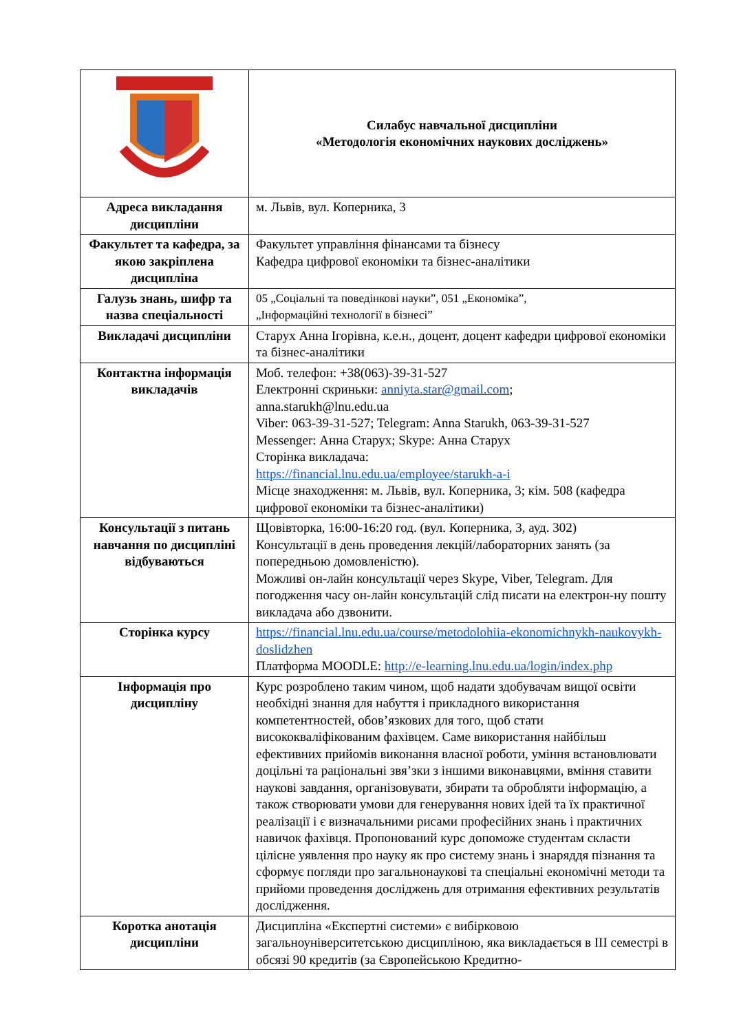| | Силабус навчальної дисципліни «Методологія економічних наукових досліджень» |
| Адреса викладання дисципліни | м. Львів, вул. Коперника, 3 |
| Факультет та кафедра, за якою закріплена дисципліна | Факультет управління фінансами та бізнесу Кафедра цифрової економіки та бізнес-аналітики |
| Галузь знань, шифр та назва спеціальності | 05 „Соціальні та поведінкові науки”, 051 „Економіка”, „Інформаційні технології в бізнесі” |
| Викладачі дисципліни | Старух Анна Ігорівна, к.е.н., доцент, доцент кафедри цифрової економіки та бізнес-аналітики |
| Контактна інформація викладачів | Моб. телефон: +38(063)-39-31-527 Електронні скриньки: anniyta.star@gmail.com ; anna.starukh@lnu.edu.ua Viber: 063-39-31-527; Telegram: Anna Starukh, 063-39-31-527 Messenger: Анна Старух; Skype: Анна Старух Сторінка викладача: https://financial.lnu.edu.ua/employee/starukh-a-i Місце знаходження: м. Львів, вул. Коперника, 3; кім. 508 (кафедра цифрової економіки та бізнес-аналітики) |
| Консультації з питань навчання по дисципліні відбуваються | Щовівторка, 16:00-16:20 год. (вул. Коперника, 3, ауд. 302) Консультації в день проведення лекцій/лабораторних занять (за попередньою домовленістю). Можливі он-лайн консультації через Skype, Viber, Telegram. Для погодження часу он-лайн консультацій слід писати на електрон-ну пошту викладача або дзвонити. |
| Сторінка курсу | https://financial.lnu.edu.ua/course/metodolohiia-ekonomichnykh-naukovykh-doslidzhen Платформа MOODLE: http://e-learning.lnu.edu.ua/login/index.php |
| Інформація про дисципліну | Курс розроблено таким чином, щоб надати здобувачам вищої освіти необхідні знання для набуття і прикладного використання компетентностей, обов’язкових для того, щоб стати висококваліфікованим фахівцем. Саме використання найбільш ефективних прийомів виконання власної роботи, уміння встановлювати доцільні та раціональні звя’зки з іншими виконавцями, вміння ставити наукові завдання, організовувати, збирати та обробляти інформацію, а також створювати умови для генерування нових ідей та їх практичної реалізації і є визначальними рисами професійних знань і практичних навичок фахівця. Пропонований курс допоможе студентам скласти цілісне уявлення про науку як про систему знань і знаряддя пізнання та сформує погляди про загальнонаукові та спеціальні економічні методи та прийоми проведення досліджень для отримання ефективних результатів дослідження. |
| Коротка анотація дисципліни | Дисципліна «Експертні системи» є вибірковою загальноуніверситетською дисципліною, яка викладається в ІІІ семестрі в обсязі 90 кредитів (за Європейською Кредитно- |